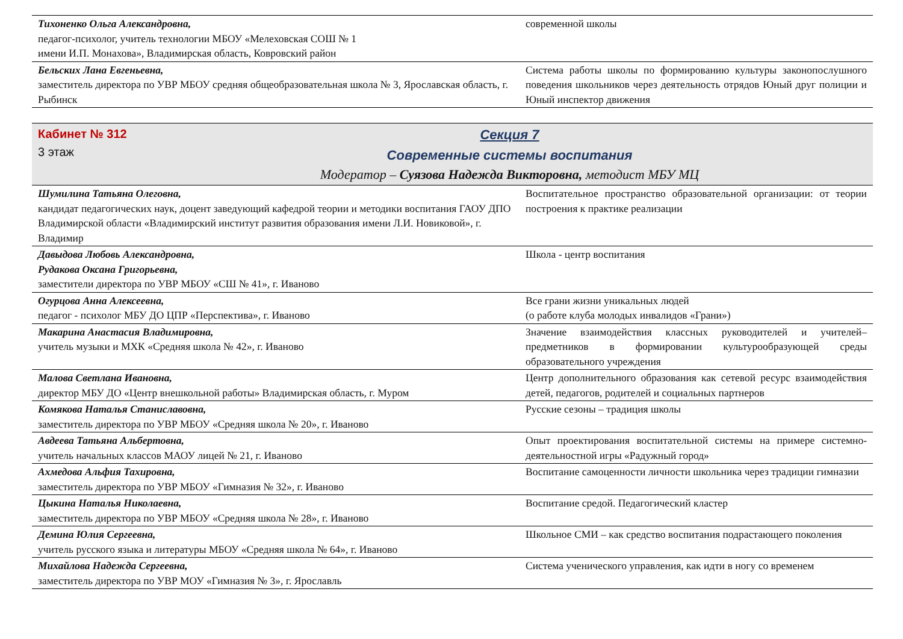| Тихоненко Ольга Александровна, педагог-психолог, учитель технологии МБОУ «Мелеховская СОШ № 1 имени И.П. Монахова», Владимирская область, Ковровский район | современной школы |
| Бельских Лана Евгеньевна, заместитель директора по УВР МБОУ средняя общеобразовательная школа № 3, Ярославская область, г. Рыбинск | Система работы школы по формированию культуры законопослушного поведения школьников через деятельность отрядов Юный друг полиции и Юный инспектор движения |
Кабинет № 312
3 этаж
Секция 7
Современные системы воспитания
Модератор – Суязова Надежда Викторовна, методист МБУ МЦ
| Шумилина Татьяна Олеговна, кандидат педагогических наук, доцент заведующий кафедрой теории и методики воспитания ГАОУ ДПО Владимирской области «Владимирский институт развития образования имени Л.И. Новиковой», г. Владимир | Воспитательное пространство образовательной организации: от теории построения к практике реализации |
| Давыдова Любовь Александровна, Рудакова Оксана Григорьевна, заместители директора по УВР МБОУ «СШ № 41», г. Иваново | Школа - центр воспитания |
| Огурцова Анна Алексеевна, педагог - психолог МБУ ДО ЦПР «Перспектива», г. Иваново | Все грани жизни уникальных людей (о работе клуба молодых инвалидов «Грани») |
| Макарина Анастасия Владимировна, учитель музыки и МХК «Средняя школа № 42», г. Иваново | Значение взаимодействия классных руководителей и учителей–предметников в формировании культурообразующей среды образовательного учреждения |
| Малова Светлана Ивановна, директор МБУ ДО «Центр внешкольной работы» Владимирская область, г. Муром | Центр дополнительного образования как сетевой ресурс взаимодействия детей, педагогов, родителей и социальных партнеров |
| Комякова Наталья Станиславовна, заместитель директора по УВР МБОУ «Средняя школа № 20», г. Иваново | Русские сезоны – традиция школы |
| Авдеева Татьяна Альбертовна, учитель начальных классов МАОУ лицей № 21, г. Иваново | Опыт проектирования воспитательной системы на примере системно-деятельностной игры «Радужный город» |
| Ахмедова Альфия Тахировна, заместитель директора по УВР МБОУ «Гимназия № 32», г. Иваново | Воспитание самоценности личности школьника через традиции гимназии |
| Цыкина Наталья Николаевна, заместитель директора по УВР МБОУ «Средняя школа № 28», г. Иваново | Воспитание средой. Педагогический кластер |
| Демина Юлия Сергеевна, учитель русского языка и литературы МБОУ «Средняя школа № 64», г. Иваново | Школьное СМИ – как средство воспитания подрастающего поколения |
| Михайлова Надежда Сергеевна, заместитель директора по УВР МОУ «Гимназия № 3», г. Ярославль | Система ученического управления, как идти в ногу со временем |